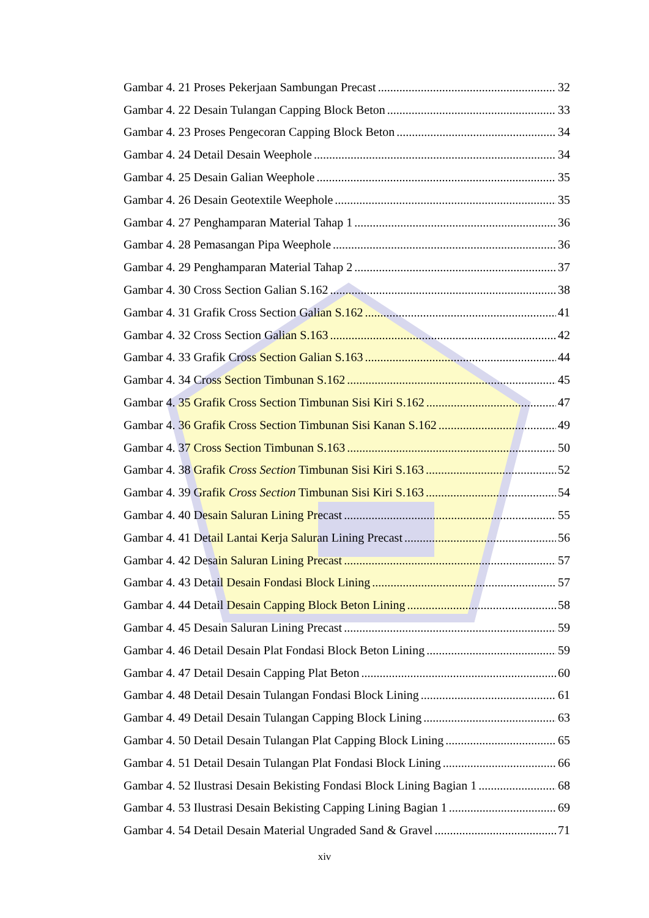Gambar 4. 21 Proses Pekerjaan Sambungan Precast 32
Gambar 4. 22 Desain Tulangan Capping Block Beton 33
Gambar 4. 23 Proses Pengecoran Capping Block Beton 34
Gambar 4. 24 Detail Desain Weephole 34
Gambar 4. 25 Desain Galian Weephole 35
Gambar 4. 26 Desain Geotextile Weephole 35
Gambar 4. 27 Penghamparan Material Tahap 1 36
Gambar 4. 28 Pemasangan Pipa Weephole 36
Gambar 4. 29 Penghamparan Material Tahap 2 37
Gambar 4. 30 Cross Section Galian S.162 38
Gambar 4. 31 Grafik Cross Section Galian S.162 41
Gambar 4. 32 Cross Section Galian S.163 42
Gambar 4. 33 Grafik Cross Section Galian S.163 44
Gambar 4. 34 Cross Section Timbunan S.162 45
Gambar 4. 35 Grafik Cross Section Timbunan Sisi Kiri S.162 47
Gambar 4. 36 Grafik Cross Section Timbunan Sisi Kanan S.162 49
Gambar 4. 37 Cross Section Timbunan S.163 50
Gambar 4. 38 Grafik Cross Section Timbunan Sisi Kiri S.163 52
Gambar 4. 39 Grafik Cross Section Timbunan Sisi Kiri S.163 54
Gambar 4. 40 Desain Saluran Lining Precast 55
Gambar 4. 41 Detail Lantai Kerja Saluran Lining Precast 56
Gambar 4. 42 Desain Saluran Lining Precast 57
Gambar 4. 43 Detail Desain Fondasi Block Lining 57
Gambar 4. 44 Detail Desain Capping Block Beton Lining 58
Gambar 4. 45 Desain Saluran Lining Precast 59
Gambar 4. 46 Detail Desain Plat Fondasi Block Beton Lining 59
Gambar 4. 47 Detail Desain Capping Plat Beton 60
Gambar 4. 48 Detail Desain Tulangan Fondasi Block Lining 61
Gambar 4. 49 Detail Desain Tulangan Capping Block Lining 63
Gambar 4. 50 Detail Desain Tulangan Plat Capping Block Lining 65
Gambar 4. 51 Detail Desain Tulangan Plat Fondasi Block Lining 66
Gambar 4. 52 Ilustrasi Desain Bekisting Fondasi Block Lining Bagian 1 68
Gambar 4. 53 Ilustrasi Desain Bekisting Capping Lining Bagian 1 69
Gambar 4. 54 Detail Desain Material Ungraded Sand & Gravel 71
xiv